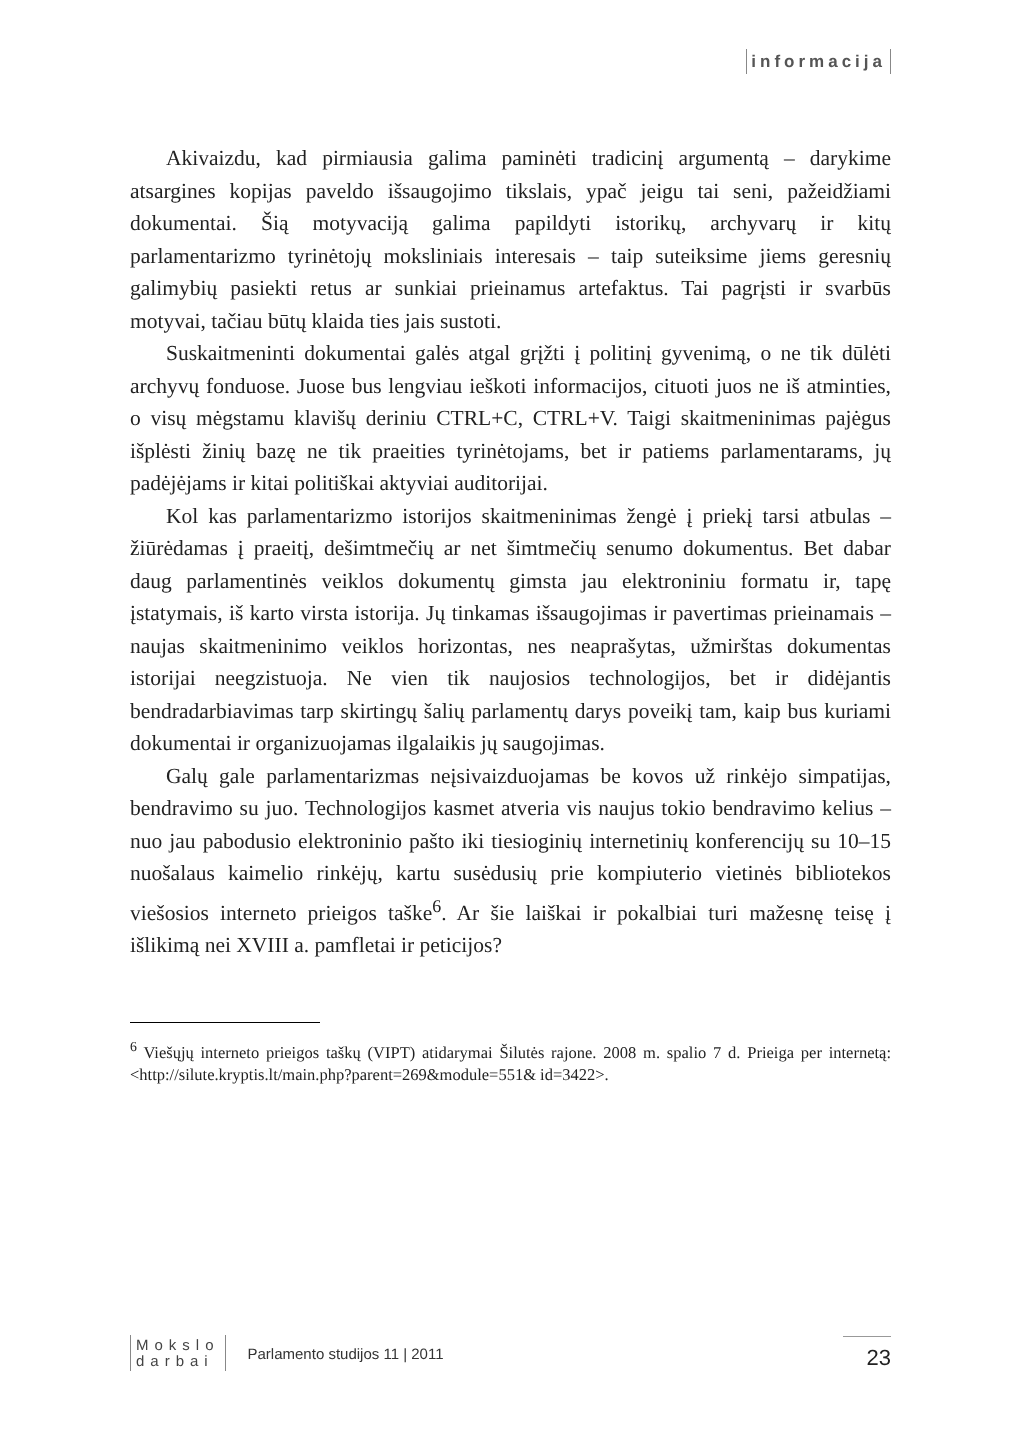informacija
Akivaizdu, kad pirmiausia galima paminėti tradicinį argumentą – darykime atsargines kopijas paveldo išsaugojimo tikslais, ypač jeigu tai seni, pažeidžiami dokumentai. Šią motyvaciją galima papildyti istorikų, archyvarų ir kitų parlamentarizmo tyrinėtojų moksliniais interesais – taip suteiksime jiems geresnių galimybių pasiekti retus ar sunkiai prieinamus artefaktus. Tai pagrįsti ir svarbūs motyvai, tačiau būtų klaida ties jais sustoti.
Suskaitmeninti dokumentai galės atgal grįžti į politinį gyvenimą, o ne tik dūlėti archyvų fonduose. Juose bus lengviau ieškoti informacijos, cituoti juos ne iš atminties, o visų mėgstamu klavišų deriniu CTRL+C, CTRL+V. Taigi skaitmeninimas pajėgus išplėsti žinių bazę ne tik praeities tyrinėtojams, bet ir patiems parlamentarams, jų padėjėjams ir kitai politiškai aktyviai auditorijai.
Kol kas parlamentarizmo istorijos skaitmeninimas žengė į priekį tarsi atbulas – žiūrėdamas į praeitį, dešimtmečių ar net šimtmečių senumo dokumentus. Bet dabar daug parlamentinės veiklos dokumentų gimsta jau elektroniniu formatu ir, tapę įstatymais, iš karto virsta istorija. Jų tinkamas išsaugojimas ir pavertimas prieinamais – naujas skaitmeninimo veiklos horizontas, nes neaprašytas, užmirštas dokumentas istorijai neegzistuoja. Ne vien tik naujosios technologijos, bet ir didėjantis bendradarbiavimas tarp skirtingų šalių parlamentų darys poveikį tam, kaip bus kuriami dokumentai ir organizuojamas ilgalaikis jų saugojimas.
Galų gale parlamentarizmas neįsivaizduojamas be kovos už rinkėjo simpatijas, bendravimo su juo. Technologijos kasmet atveria vis naujus tokio bendravimo kelius – nuo jau pabodusio elektroninio pašto iki tiesioginių internetinių konferencijų su 10–15 nuošalaus kaimelio rinkėjų, kartu susėdusių prie kompiuterio vietinės bibliotekos viešosios interneto prieigos taške<sup>6</sup>. Ar šie laiškai ir pokalbiai turi mažesnę teisę į išlikimą nei XVIII a. pamfletai ir peticijos?
<sup>6</sup> Viešųjų interneto prieigos taškų (VIPT) atidarymai Šilutės rajone. 2008 m. spalio 7 d. Prieiga per internetą: <http://silute.kryptis.lt/main.php?parent=269&module=551& id=3422>.
Mokslo
darbai
Parlamento studijos 11 | 2011
23